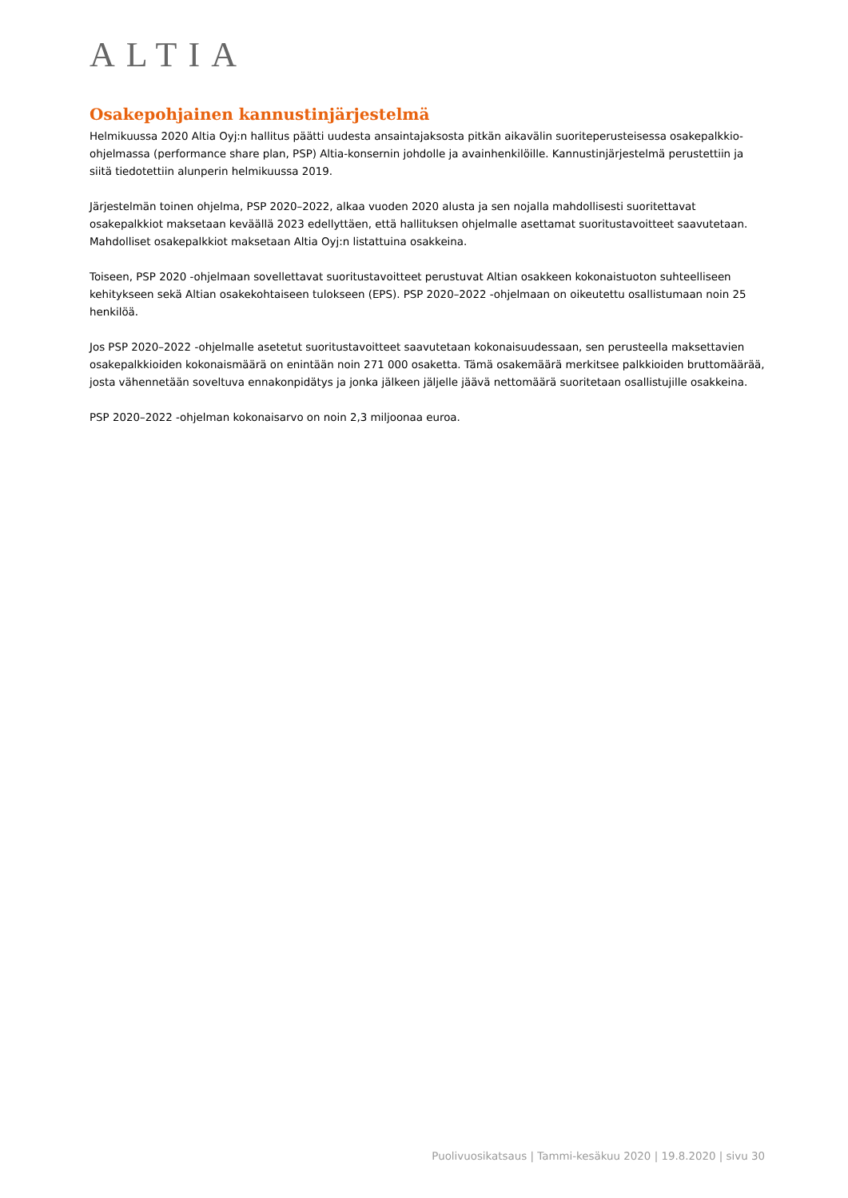ALTIA
Osakepohjainen kannustinjärjestelmä
Helmikuussa 2020 Altia Oyj:n hallitus päätti uudesta ansaintajaksosta pitkän aikavälin suoriteperusteisessa osakepalkkio-ohjelmassa (performance share plan, PSP) Altia-konsernin johdolle ja avainhenkilöille. Kannustinjärjestelmä perustettiin ja siitä tiedotettiin alunperin helmikuussa 2019.
Järjestelmän toinen ohjelma, PSP 2020–2022, alkaa vuoden 2020 alusta ja sen nojalla mahdollisesti suoritettavat osakepalkkiot maksetaan keväällä 2023 edellyttäen, että hallituksen ohjelmalle asettamat suoritustavoitteet saavutetaan. Mahdolliset osakepalkkiot maksetaan Altia Oyj:n listattuina osakkeina.
Toiseen, PSP 2020 -ohjelmaan sovellettavat suoritustavoitteet perustuvat Altian osakkeen kokonaistuoton suhteelliseen kehitykseen sekä Altian osakekohtaiseen tulokseen (EPS). PSP 2020–2022 -ohjelmaan on oikeutettu osallistumaan noin 25 henkilöä.
Jos PSP 2020–2022 -ohjelmalle asetetut suoritustavoitteet saavutetaan kokonaisuudessaan, sen perusteella maksettavien osakepalkkioiden kokonaismäärä on enintään noin 271 000 osaketta. Tämä osakemäärä merkitsee palkkioiden bruttomäärää, josta vähennetään soveltuva ennakonpidätys ja jonka jälkeen jäljelle jäävä nettomäärä suoritetaan osallistujille osakkeina.
PSP 2020–2022 -ohjelman kokonaisarvo on noin 2,3 miljoonaa euroa.
Puolivuosikatsaus | Tammi-kesäkuu 2020 | 19.8.2020 | sivu 30